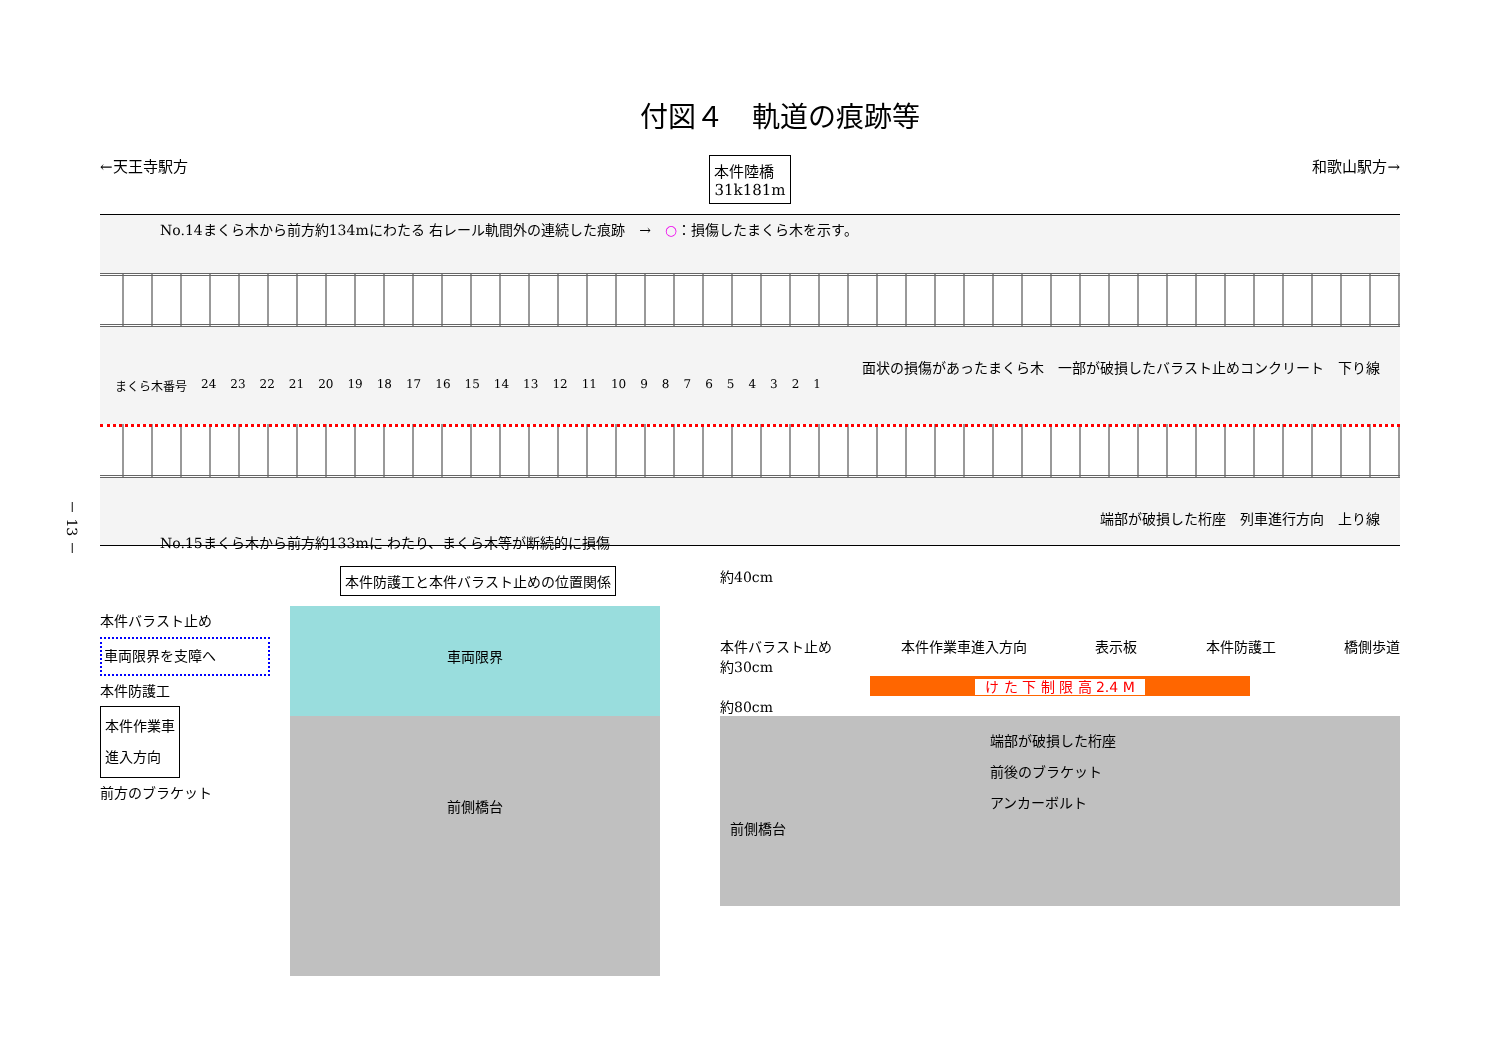付図４　軌道の痕跡等
←天王寺駅方 本件陸橋
31k181m 和歌山駅方→
No.14まくら木から前方約134mにわたる 右レール軌間外の連続した痕跡　→　○：損傷したまくら木を示す。
面状の損傷があったまくら木　一部が破損したバラスト止めコンクリート　下り線
まくら木番号 24 23 22 21 20 19 18 17 16 15 14 13 12 11 10 987654321
端部が破損した桁座　列車進行方向　上り線
No.15まくら木から前方約133mに わたり、まくら木等が断続的に損傷
本件防護工と本件バラスト止めの位置関係
本件バラスト止め
車両限界を支障へ
本件防護工
本件作業車
進入方向
前方のブラケット
車両限界
前側橋台
約40cm
本件バラスト止め 本件作業車進入方向 表示板 本件防護工 橋側歩道
約30cm
け た 下 制 限 高 2.4 M
約80cm
端部が破損した桁座
前後のブラケット
アンカーボルト
前側橋台
－ 13 －